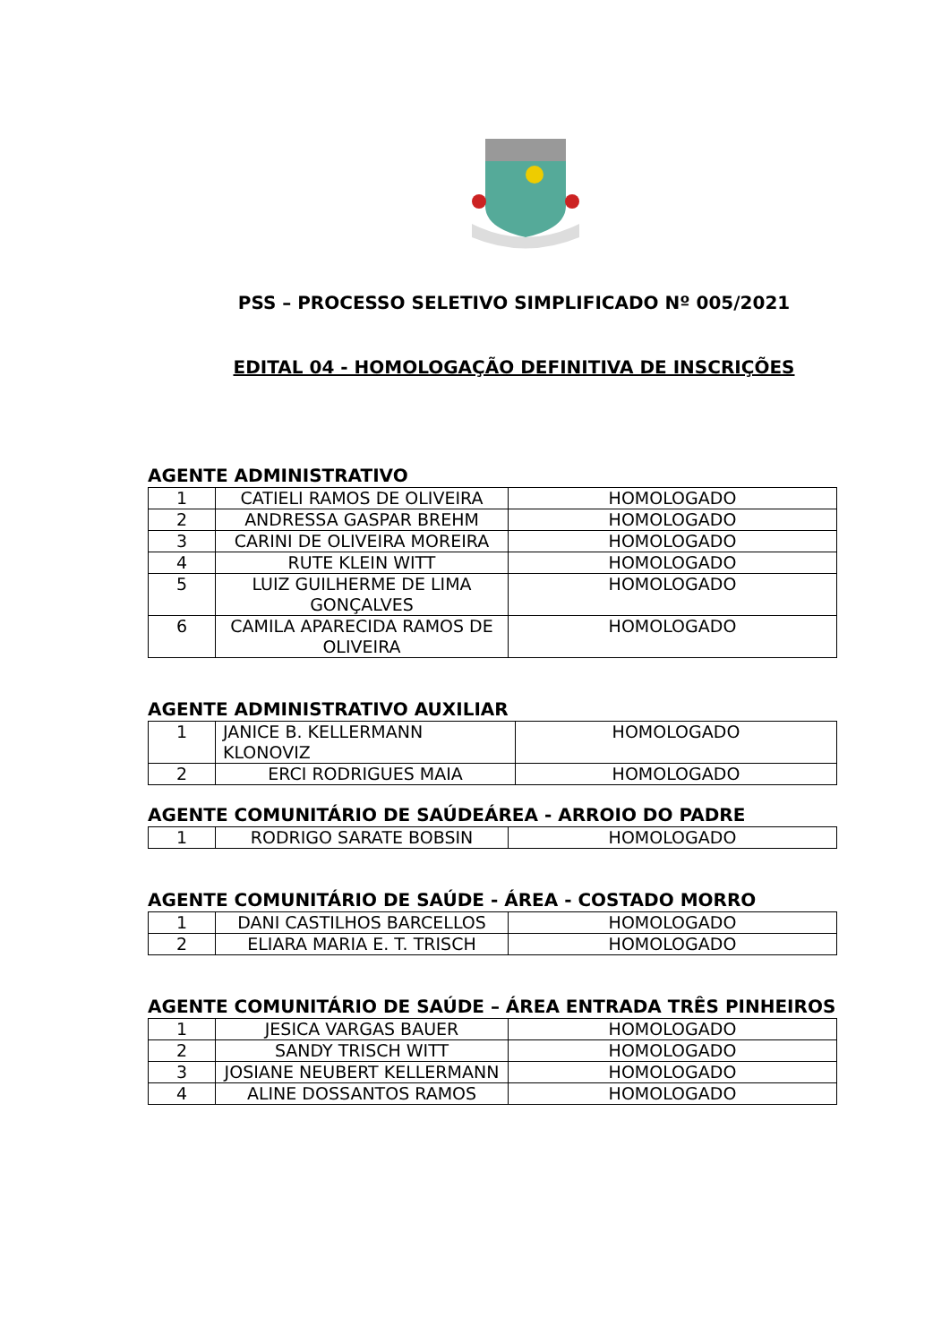PSS – PROCESSO SELETIVO SIMPLIFICADO Nº 005/2021
EDITAL 04 - HOMOLOGAÇÃO DEFINITIVA DE INSCRIÇÕES
AGENTE ADMINISTRATIVO
| 1 | CATIELI RAMOS DE OLIVEIRA | HOMOLOGADO |
| 2 | ANDRESSA GASPAR BREHM | HOMOLOGADO |
| 3 | CARINI DE OLIVEIRA MOREIRA | HOMOLOGADO |
| 4 | RUTE KLEIN WITT | HOMOLOGADO |
| 5 | LUIZ GUILHERME DE LIMA GONÇALVES | HOMOLOGADO |
| 6 | CAMILA APARECIDA RAMOS DE OLIVEIRA | HOMOLOGADO |
AGENTE ADMINISTRATIVO AUXILIAR
| 1 | JANICE B. KELLERMANN KLONOVIZ | HOMOLOGADO |
| 2 | ERCI RODRIGUES MAIA | HOMOLOGADO |
AGENTE COMUNITÁRIO DE SAÚDEÁREA - ARROIO DO PADRE
| 1 | RODRIGO SARATE BOBSIN | HOMOLOGADO |
AGENTE COMUNITÁRIO DE SAÚDE - ÁREA - COSTADO MORRO
| 1 | DANI CASTILHOS BARCELLOS | HOMOLOGADO |
| 2 | ELIARA MARIA E. T. TRISCH | HOMOLOGADO |
AGENTE COMUNITÁRIO DE SAÚDE – ÁREA ENTRADA TRÊS PINHEIROS
| 1 | JESICA VARGAS BAUER | HOMOLOGADO |
| 2 | SANDY TRISCH WITT | HOMOLOGADO |
| 3 | JOSIANE NEUBERT KELLERMANN | HOMOLOGADO |
| 4 | ALINE DOSSANTOS RAMOS | HOMOLOGADO |